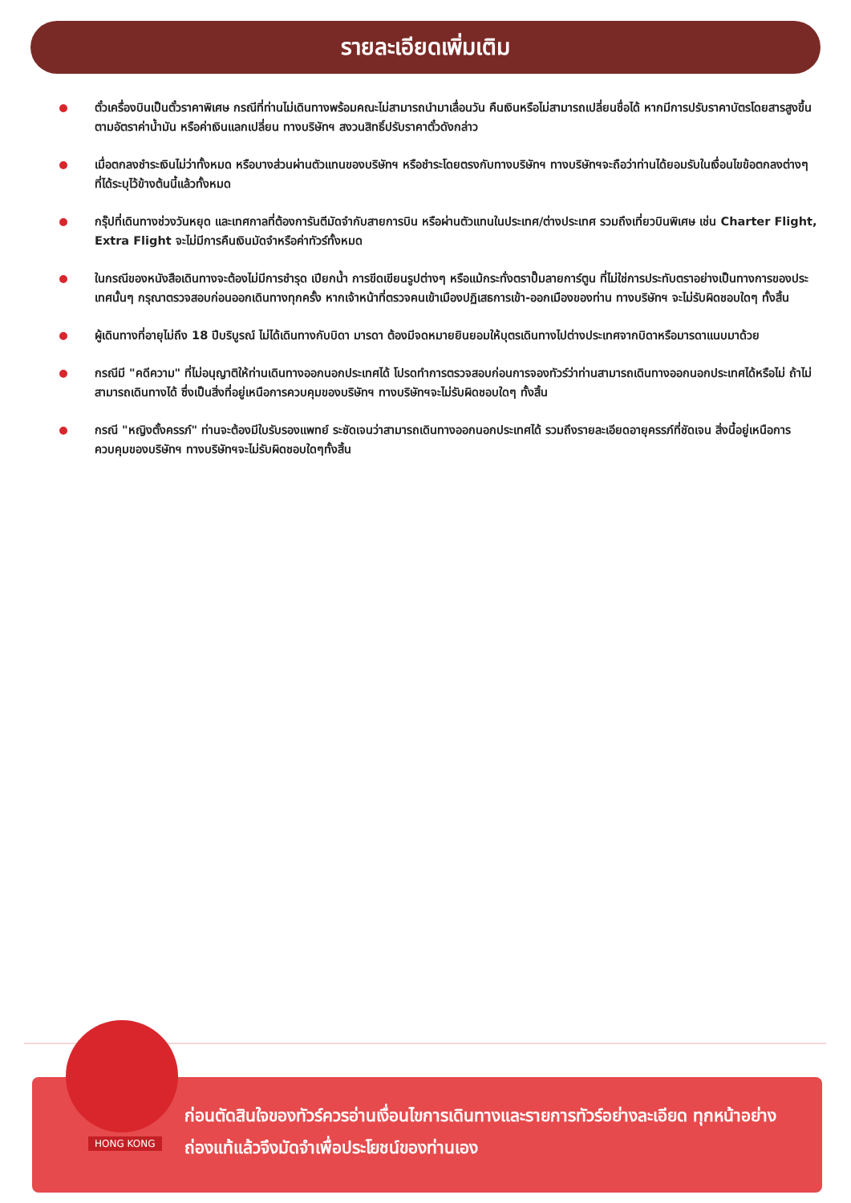รายละเอียดเพิ่มเติม
ตั๋วเครื่องบินเป็นตั๋วราคาพิเศษ กรณีที่ท่านไม่เดินทางพร้อมคณะไม่สามารถนำมาเลื่อนวัน คืนเงินหรือไม่สามารถเปลี่ยนชื่อได้ หากมีการปรับราคาบัตรโดยสารสูงขึ้นตามอัตราค่าน้ำมัน หรือค่าเงินแลกเปลี่ยน ทางบริษัทฯ สงวนสิทธิ์ปรับราคาตั๋วดังกล่าว
เมื่อตกลงชำระเงินไม่ว่าทั้งหมด หรือบางส่วนผ่านตัวแทนของบริษัทฯ หรือชำระโดยตรงกับทางบริษัทฯ ทางบริษัทฯจะถือว่าท่านได้ยอมรับในเงื่อนไขข้อตกลงต่างๆ ที่ได้ระบุไว้ข้างต้นนี้แล้วทั้งหมด
กรุ๊ปที่เดินทางช่วงวันหยุด และเทศกาลที่ต้องการันตีมัดจำกับสายการบิน หรือผ่านตัวแทนในประเทศ/ต่างประเทศ รวมถึงเที่ยวบินพิเศษ เช่น Charter Flight, Extra Flight จะไม่มีการคืนเงินมัดจำหรือค่าทัวร์ทั้งหมด
ในกรณีของหนังสือเดินทางจะต้องไม่มีการชำรุด เปียกน้ำ การขีดเขียนรูปต่างๆ หรือแม้กระทั่งตราปั๊มลายการ์ตูน ที่ไม่ใช่การประทับตราอย่างเป็นทางการของประเทศนั้นๆ กรุณาตรวจสอบก่อนออกเดินทางทุกครั้ง หากเจ้าหน้าที่ตรวจคนเข้าเมืองปฏิเสธการเข้า-ออกเมืองของท่าน ทางบริษัทฯ จะไม่รับผิดชอบใดๆ ทั้งสิ้น
ผู้เดินทางที่อายุไม่ถึง 18 ปีบริบูรณ์ ไม่ได้เดินทางกับบิดา มารดา ต้องมีจดหมายยินยอมให้บุตรเดินทางไปต่างประเทศจากบิดาหรือมารดาแนบมาด้วย
กรณีมี "คดีความ" ที่ไม่อนุญาติให้ท่านเดินทางออกนอกประเทศได้ โปรดทำการตรวจสอบก่อนการจองทัวร์ว่าท่านสามารถเดินทางออกนอกประเทศได้หรือไม่ ถ้าไม่สามารถเดินทางได้ ซึ่งเป็นสิ่งที่อยู่เหนือการควบคุมของบริษัทฯ ทางบริษัทฯจะไม่รับผิดชอบใดๆ ทั้งสิ้น
กรณี "หญิงตั้งครรภ์" ท่านจะต้องมีใบรับรองแพทย์ ระชัดเจนว่าสามารถเดินทางออกนอกประเทศได้ รวมถึงรายละเอียดอายุครรภ์ที่ชัดเจน สิ่งนี้อยู่เหนือการควบคุมของบริษัทฯ ทางบริษัทฯจะไม่รับผิดชอบใดๆทั้งสิ้น
ก่อนตัดสินใจของทัวร์ควรอ่านเงื่อนไขการเดินทางและรายการทัวร์อย่างละเอียด ทุกหน้าอย่างถ่องแท้แล้วจึงมัดจำเพื่อประโยชน์ของท่านเอง
HONG KONG